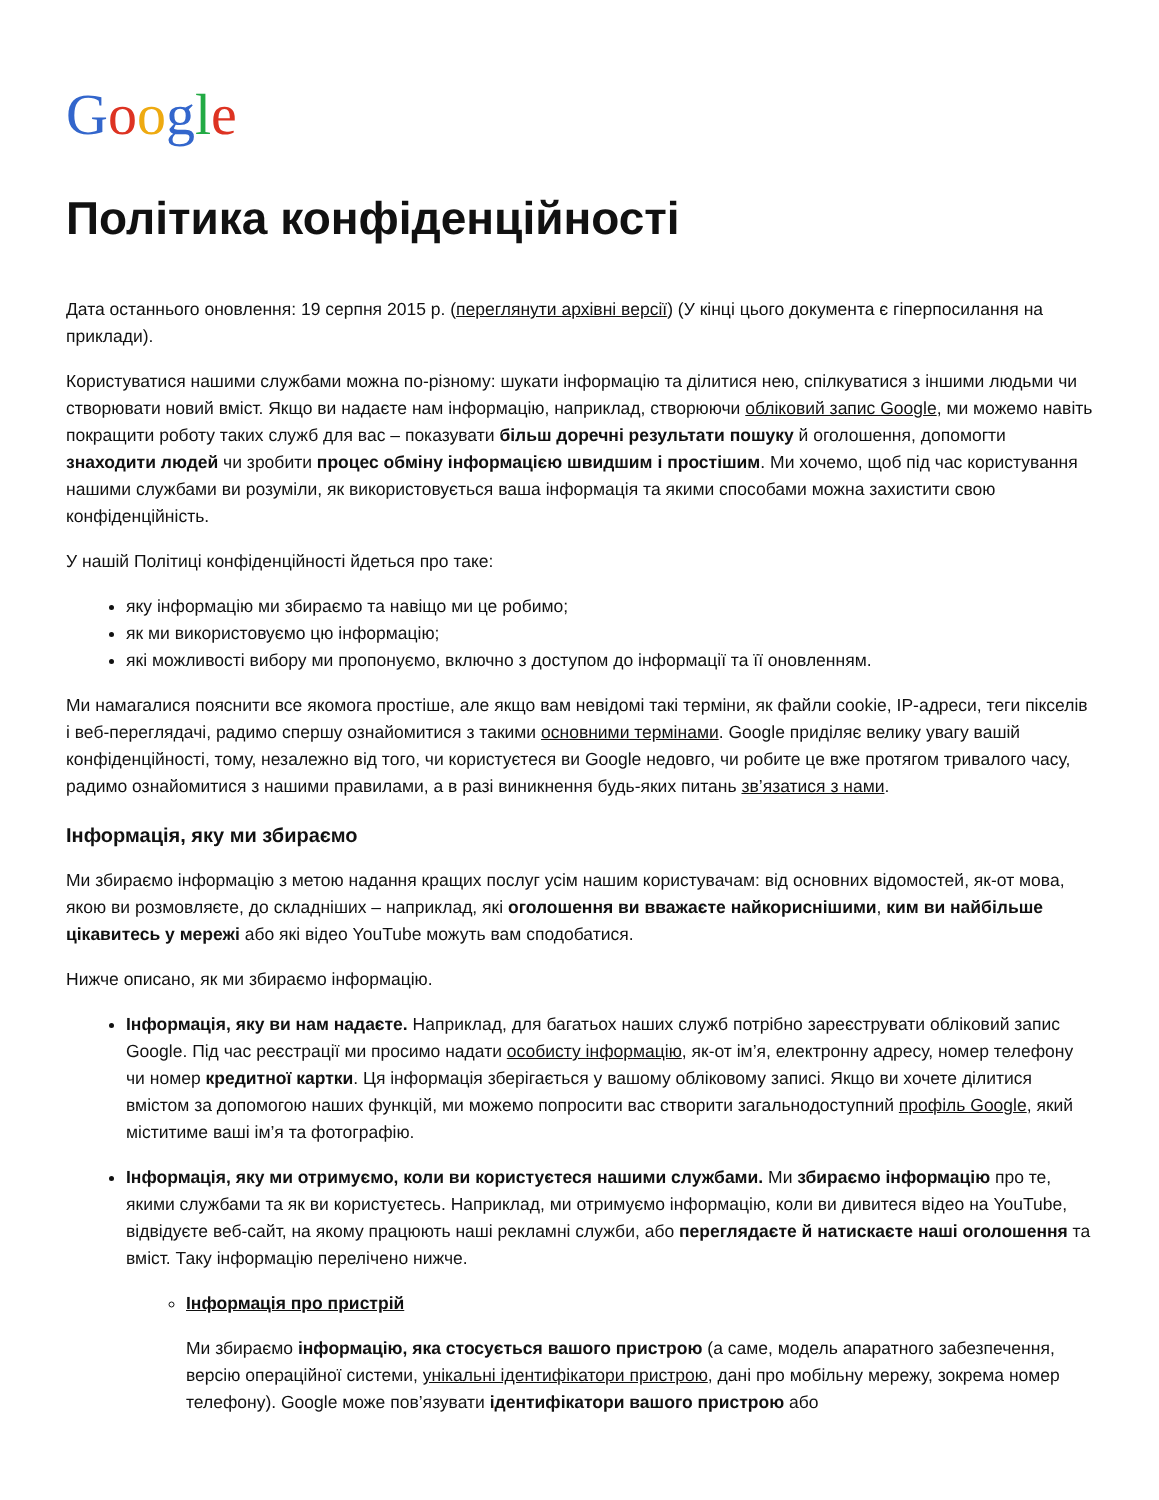Google
Політика конфіденційності
Дата останнього оновлення: 19 серпня 2015 р. (переглянути архівні версії) (У кінці цього документа є гіперпосилання на приклади).
Користуватися нашими службами можна по-різному: шукати інформацію та ділитися нею, спілкуватися з іншими людьми чи створювати новий вміст. Якщо ви надаєте нам інформацію, наприклад, створюючи обліковий запис Google, ми можемо навіть покращити роботу таких служб для вас – показувати більш доречні результати пошуку й оголошення, допомогти знаходити людей чи зробити процес обміну інформацією швидшим і простішим. Ми хочемо, щоб під час користування нашими службами ви розуміли, як використовується ваша інформація та якими способами можна захистити свою конфіденційність.
У нашій Політиці конфіденційності йдеться про таке:
яку інформацію ми збираємо та навіщо ми це робимо;
як ми використовуємо цю інформацію;
які можливості вибору ми пропонуємо, включно з доступом до інформації та її оновленням.
Ми намагалися пояснити все якомога простіше, але якщо вам невідомі такі терміни, як файли cookie, IP-адреси, теги пікселів і веб-переглядачі, радимо спершу ознайомитися з такими основними термінами. Google приділяє велику увагу вашій конфіденційності, тому, незалежно від того, чи користуєтеся ви Google недовго, чи робите це вже протягом тривалого часу, радимо ознайомитися з нашими правилами, а в разі виникнення будь-яких питань зв’язатися з нами.
Інформація, яку ми збираємо
Ми збираємо інформацію з метою надання кращих послуг усім нашим користувачам: від основних відомостей, як-от мова, якою ви розмовляєте, до складніших – наприклад, які оголошення ви вважаєте найкориснішими, ким ви найбільше цікавитесь у мережі або які відео YouTube можуть вам сподобатися.
Нижче описано, як ми збираємо інформацію.
Інформація, яку ви нам надаєте. Наприклад, для багатьох наших служб потрібно зареєструвати обліковий запис Google. Під час реєстрації ми просимо надати особисту інформацію, як-от ім’я, електронну адресу, номер телефону чи номер кредитної картки. Ця інформація зберігається у вашому обліковому записі. Якщо ви хочете ділитися вмістом за допомогою наших функцій, ми можемо попросити вас створити загальнодоступний профіль Google, який міститиме ваші ім’я та фотографію.
Інформація, яку ми отримуємо, коли ви користуєтеся нашими службами. Ми збираємо інформацію про те, якими службами та як ви користуєтесь. Наприклад, ми отримуємо інформацію, коли ви дивитеся відео на YouTube, відвідуєте веб-сайт, на якому працюють наші рекламні служби, або переглядаєте й натискаєте наші оголошення та вміст. Таку інформацію перелічено нижче.
Інформація про пристрій
Ми збираємо інформацію, яка стосується вашого пристрою (а саме, модель апаратного забезпечення, версію операційної системи, унікальні ідентифікатори пристрою, дані про мобільну мережу, зокрема номер телефону). Google може пов’язувати ідентифікатори вашого пристрою або